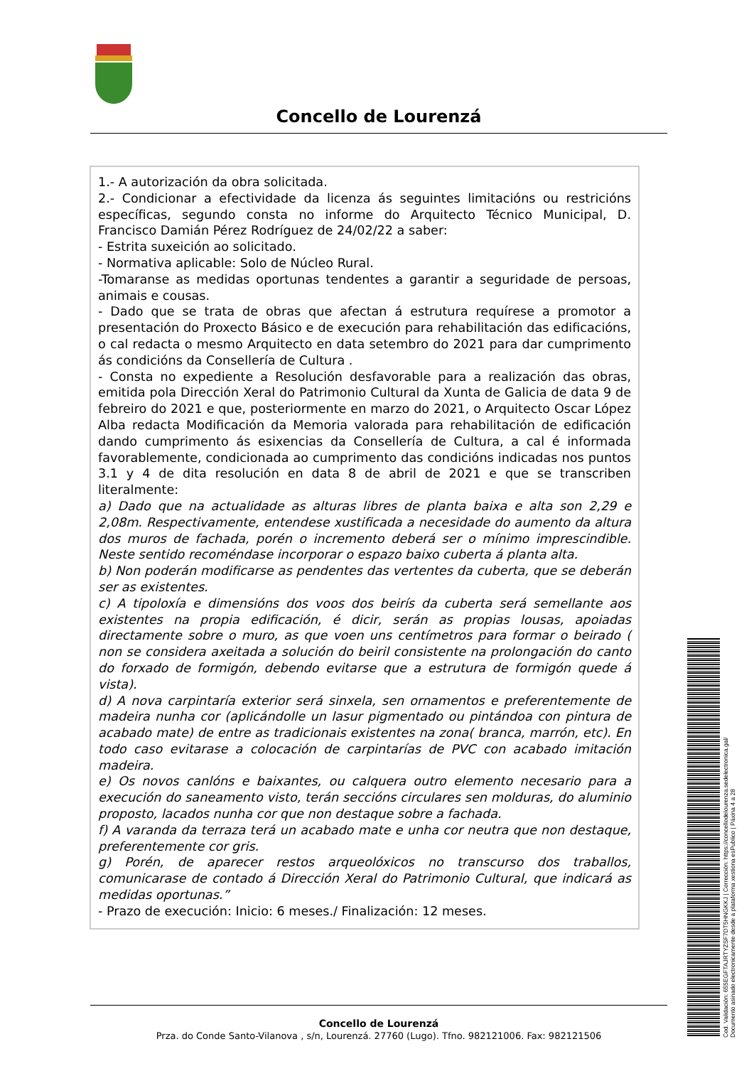Concello de Lourenzá
1.- A autorización da obra solicitada.
2.- Condicionar a efectividade da licenza ás seguintes limitacións ou restricións específicas, segundo consta no informe do Arquitecto Técnico Municipal, D. Francisco Damián Pérez Rodríguez de 24/02/22 a saber:
- Estrita suxeición ao solicitado.
- Normativa aplicable: Solo de Núcleo Rural.
-Tomaranse as medidas oportunas tendentes a garantir a seguridade de persoas, animais e cousas.
- Dado que se trata de obras que afectan á estrutura requírese a promotor a presentación do Proxecto Básico e de execución para rehabilitación das edificacións, o cal redacta o mesmo Arquitecto en data setembro do 2021 para dar cumprimento ás condicións da Consellería de Cultura .
- Consta no expediente a Resolución desfavorable para a realización das obras, emitida pola Dirección Xeral do Patrimonio Cultural da Xunta de Galicia de data 9 de febreiro do 2021 e que, posteriormente en marzo do 2021, o Arquitecto Oscar López Alba redacta Modificación da Memoria valorada para rehabilitación de edificación dando cumprimento ás esixencias da Consellería de Cultura, a cal é informada favorablemente, condicionada ao cumprimento das condicións indicadas nos puntos 3.1 y 4 de dita resolución en data 8 de abril de 2021 e que se transcriben literalmente:
a) Dado que na actualidade as alturas libres de planta baixa e alta son 2,29 e 2,08m. Respectivamente, entendese xustificada a necesidade do aumento da altura dos muros de fachada, porén o incremento deberá ser o mínimo imprescindible. Neste sentido recoméndase incorporar o espazo baixo cuberta á planta alta.
b) Non poderán modificarse as pendentes das vertentes da cuberta, que se deberán ser as existentes.
c) A tipoloxía e dimensións dos voos dos beirís da cuberta será semellante aos existentes na propia edificación, é dicir, serán as propias lousas, apoiadas directamente sobre o muro, as que voen uns centímetros para formar o beirado ( non se considera axeitada a solución do beiril consistente na prolongación do canto do forxado de formigón, debendo evitarse que a estrutura de formigón quede á vista).
d) A nova carpintaría exterior será sinxela, sen ornamentos e preferentemente de madeira nunha cor (aplicándolle un lasur pigmentado ou pintándoa con pintura de acabado mate) de entre as tradicionais existentes na zona( branca, marrón, etc). En todo caso evitarase a colocación de carpintarías de PVC con acabado imitación madeira.
e) Os novos canlóns e baixantes, ou calquera outro elemento necesario para a execución do saneamento visto, terán seccións circulares sen molduras, do aluminio proposto, lacados nunha cor que non destaque sobre a fachada.
f) A varanda da terraza terá un acabado mate e unha cor neutra que non destaque, preferentemente cor gris.
g) Porén, de aparecer restos arqueolóxicos no transcurso dos traballos, comunicarase de contado á Dirección Xeral do Patrimonio Cultural, que indicará as medidas oportunas.”
- Prazo de execución: Inicio: 6 meses./ Finalización: 12 meses.
Concello de Lourenzá
Prza. do Conde Santo-Vilanova , s/n, Lourenzá. 27760 (Lugo). Tfno. 982121006. Fax: 982121506
Cod. Validación: 655EGFTAJRTYZSF7DT5HNGKKJ | Corrección: https://concellodelourenza.sedelectronica.gal/
Documento asinado electronicamente desde a plataforma xestiona esPublico | Páxina 4 a 28